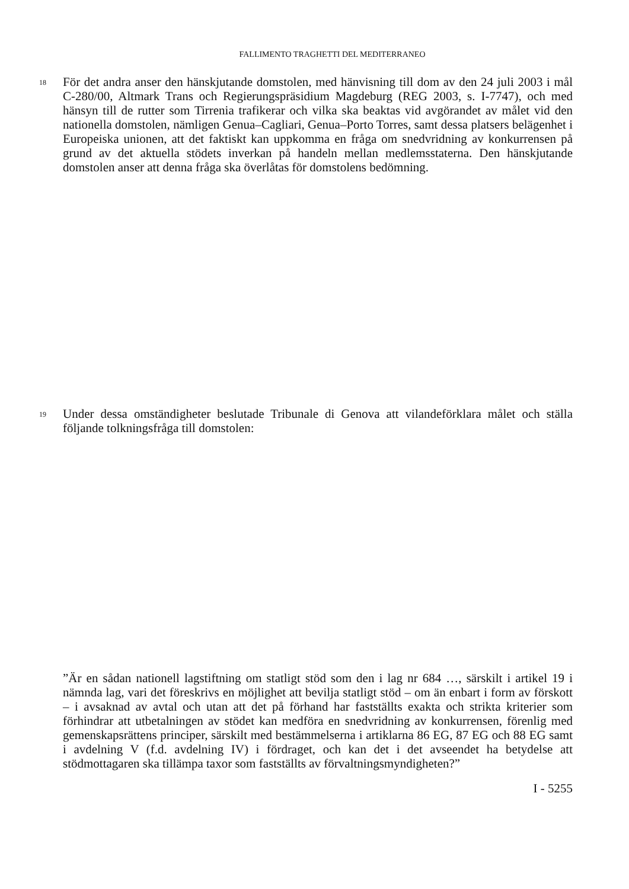FALLIMENTO TRAGHETTI DEL MEDITERRANEO
18
För det andra anser den hänskjutande domstolen, med hänvisning till dom av den 24 juli 2003 i mål C-280/00, Altmark Trans och Regierungspräsidium Magdeburg (REG 2003, s. I-7747), och med hänsyn till de rutter som Tirrenia trafikerar och vilka ska beaktas vid avgörandet av målet vid den nationella domstolen, nämligen Genua–Cagliari, Genua–Porto Torres, samt dessa platsers belägenhet i Europeiska unionen, att det faktiskt kan uppkomma en fråga om snedvridning av konkurrensen på grund av det aktuella stödets inverkan på handeln mellan medlemsstaterna. Den hänskjutande domstolen anser att denna fråga ska överlåtas för domstolens bedömning.
19
Under dessa omständigheter beslutade Tribunale di Genova att vilandeförklara målet och ställa följande tolkningsfråga till domstolen:
”Är en sådan nationell lagstiftning om statligt stöd som den i lag nr 684 …, särskilt i artikel 19 i nämnda lag, vari det föreskrivs en möjlighet att bevilja statligt stöd – om än enbart i form av förskott – i avsaknad av avtal och utan att det på förhand har fastställts exakta och strikta kriterier som förhindrar att utbetalningen av stödet kan medföra en snedvridning av konkurrensen, förenlig med gemenskapsrättens principer, särskilt med bestämmelserna i artiklarna 86 EG, 87 EG och 88 EG samt i avdelning V (f.d. avdelning IV) i fördraget, och kan det i det avseendet ha betydelse att stödmottagaren ska tillämpa taxor som fastställts av förvaltningsmyndigheten?”
I - 5255